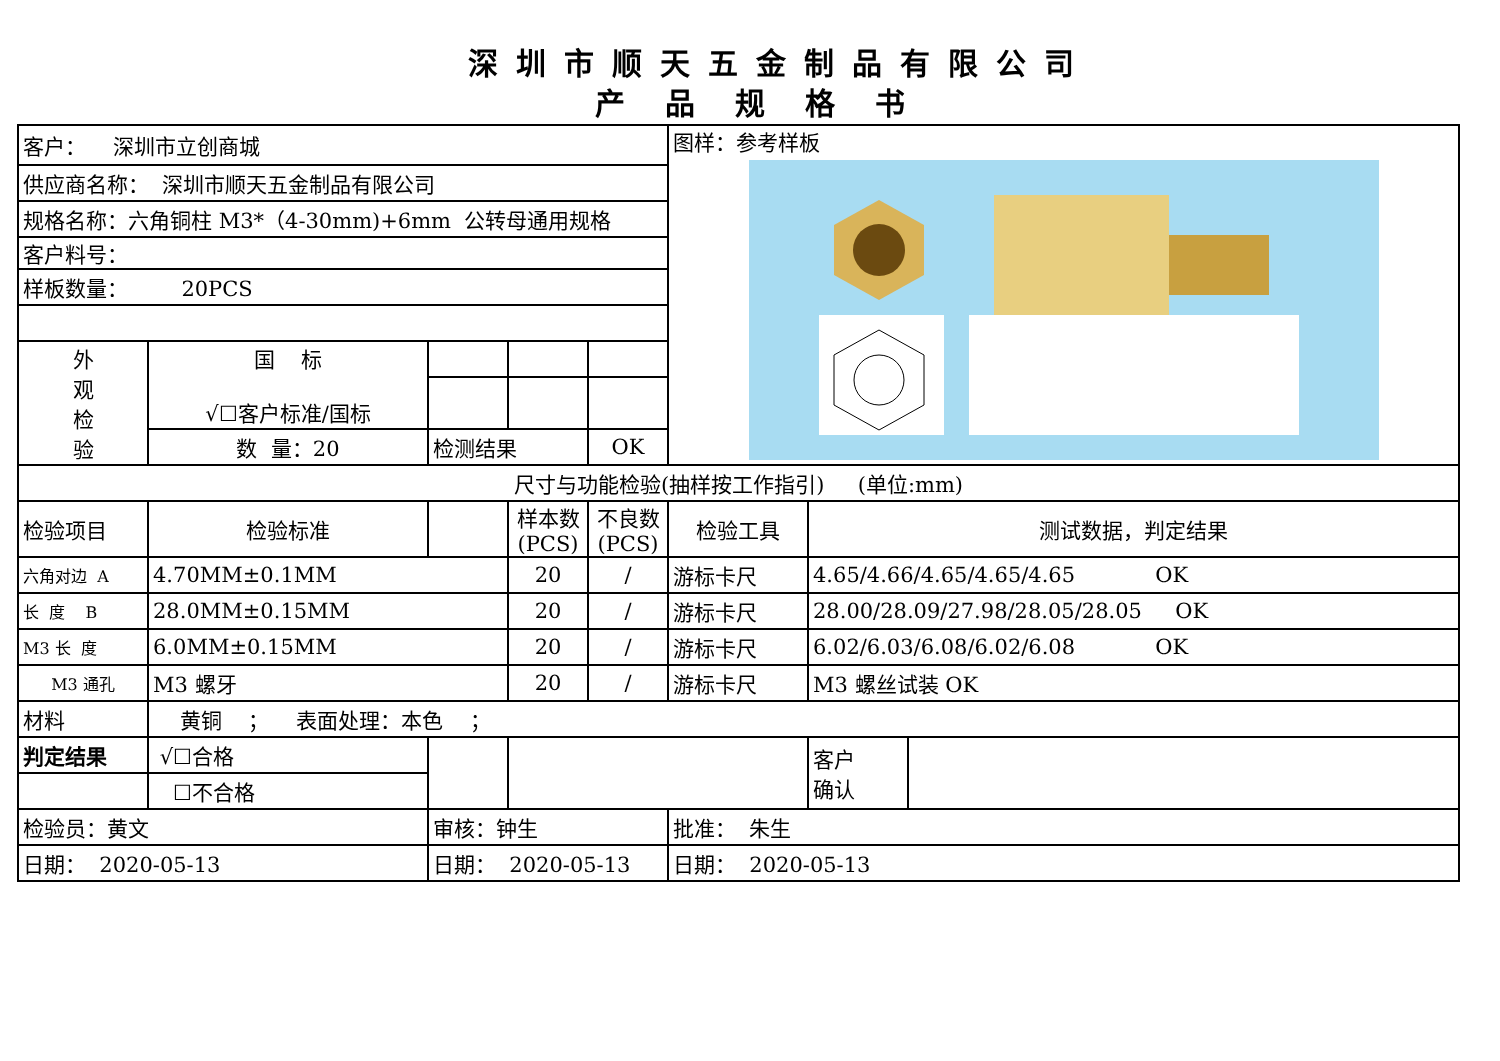深圳市顺天五金制品有限公司
产品规格书
| 客户： 深圳市立创商城 | | | | | 图样：参考样板 | | |
| 供应商名称： 深圳市顺天五金制品有限公司 | | | | | | | |
| 规格名称：六角铜柱 M3*（4-30mm)+6mm 公转母通用规格 | | | | | | | |
| 客户料号： | | | | | | | |
| 样板数量： 20PCS | | | | | | | |
| 外 观 检 验 | 国 标 √☐客户标准/国标 | | | | | | |
| | 数 量：20 | 检测结果 | | OK | | | |
| 尺寸与功能检验(抽样按工作指引) (单位:mm) | | | | | | | |
| 检验项目 | 检验标准 | | 样本数 (PCS) | 不良数 (PCS) | 检验工具 | 测试数据，判定结果 | |
| 六角对边 A | 4.70MM±0.1MM | | 20 | / | 游标卡尺 | 4.65/4.66/4.65/4.65/4.65 OK | |
| 长 度 B | 28.0MM±0.15MM | | 20 | / | 游标卡尺 | 28.00/28.09/27.98/28.05/28.05 OK | |
| M3 长 度 | 6.0MM±0.15MM | | 20 | / | 游标卡尺 | 6.02/6.03/6.08/6.02/6.08 OK | |
| M3 通孔 | M3 螺牙 | | 20 | / | 游标卡尺 | M3 螺丝试装 OK | |
| 材料 | 黄铜 ； 表面处理：本色 ； | | | | | | |
| 判定结果 | √☐合格 | | | | | 客户 确认 | |
| | ☐不合格 | | | | | | |
| 检验员：黄文 | | 审核：钟生 | | | 批准： 朱生 | | |
| 日期： 2020-05-13 | | 日期： 2020-05-13 | | | 日期： 2020-05-13 | | |